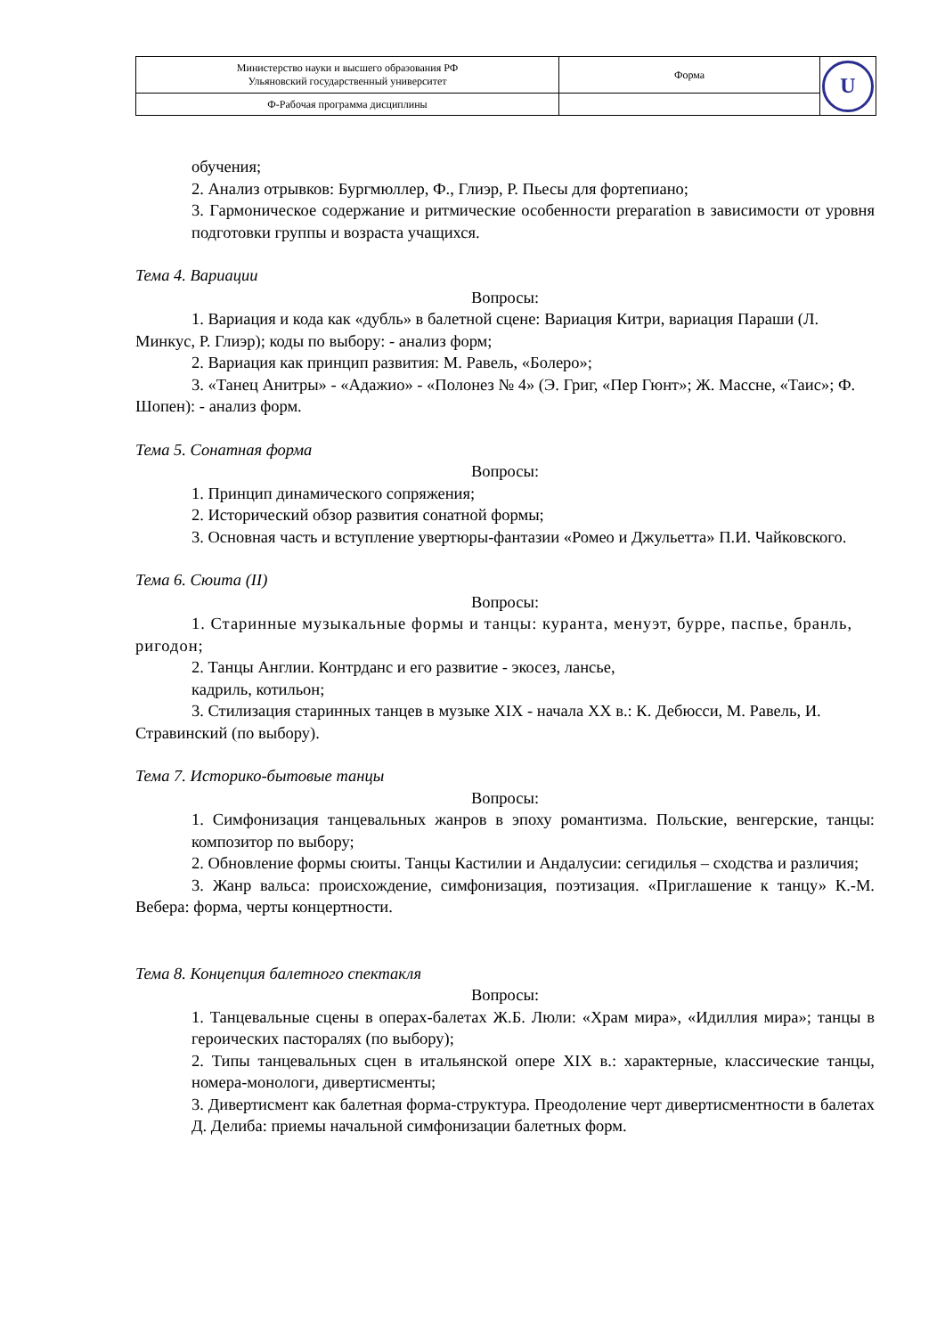| Министерство науки и высшего образования РФ Ульяновский государственный университет | Форма | U |
| Ф-Рабочая программа дисциплины | | |
обучения;
2. Анализ отрывков: Бургмюллер, Ф., Глиэр, Р. Пьесы для фортепиано;
3. Гармоническое содержание и ритмические особенности preparation в зависимости от уровня подготовки группы и возраста учащихся.
Тема 4. Вариации
Вопросы:
1. Вариация и кода как «дубль» в балетной сцене: Вариация Китри, вариация Параши (Л. Минкус, Р. Глиэр); коды по выбору: - анализ форм;
2. Вариация как принцип развития: М. Равель, «Болеро»;
3. «Танец Анитры» - «Адажио» - «Полонез № 4» (Э. Григ, «Пер Гюнт»; Ж. Массне, «Таис»; Ф. Шопен): - анализ форм.
Тема 5. Сонатная форма
Вопросы:
1. Принцип динамического сопряжения;
2. Исторический обзор развития сонатной формы;
3. Основная часть и вступление увертюры-фантазии «Ромео и Джульетта» П.И. Чайковского.
Тема 6. Сюита (II)
Вопросы:
1. Старинные музыкальные формы и танцы: куранта, менуэт, бурре, паспье, бранль, ригодон;
2. Танцы Англии. Контрданс и его развитие - экосез, лансье,
кадриль, котильон;
3. Стилизация старинных танцев в музыке XIX - начала XX в.: К. Дебюсси, М. Равель, И. Стравинский (по выбору).
Тема 7. Историко-бытовые танцы
Вопросы:
1. Симфонизация танцевальных жанров в эпоху романтизма. Польские, венгерские, танцы: композитор по выбору;
2. Обновление формы сюиты. Танцы Кастилии и Андалусии: сегидилья – сходства и различия;
3. Жанр вальса: происхождение, симфонизация, поэтизация. «Приглашение к танцу» К.-М. Вебера: форма, черты концертности.
Тема 8. Концепция балетного спектакля
Вопросы:
1. Танцевальные сцены в операх-балетах Ж.Б. Люли: «Храм мира», «Идиллия мира»; танцы в героических пасторалях (по выбору);
2. Типы танцевальных сцен в итальянской опере XIX в.: характерные, классические танцы, номера-монологи, дивертисменты;
3. Дивертисмент как балетная форма-структура. Преодоление черт дивертисментности в балетах Д. Делиба: приемы начальной симфонизации балетных форм.